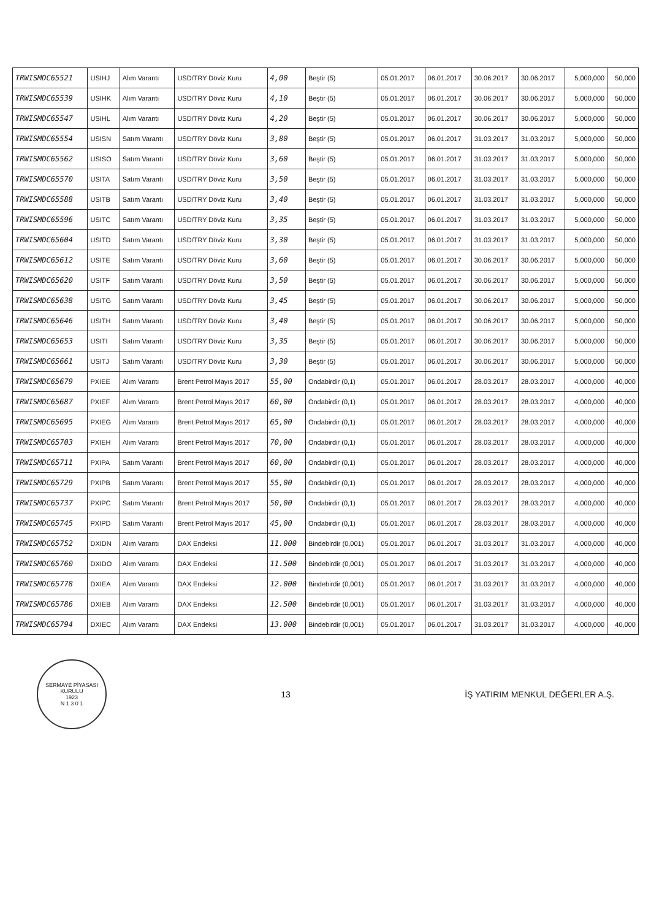| TRWISMDC65521 | USIHJ | Alım Varantı | USD/TRY Döviz Kuru | 4,00 | Beştir (5) | 05.01.2017 | 06.01.2017 | 30.06.2017 | 30.06.2017 | 5,000,000 | 50,000 |
| TRWISMDC65539 | USIHK | Alım Varantı | USD/TRY Döviz Kuru | 4,10 | Beştir (5) | 05.01.2017 | 06.01.2017 | 30.06.2017 | 30.06.2017 | 5,000,000 | 50,000 |
| TRWISMDC65547 | USIHL | Alım Varantı | USD/TRY Döviz Kuru | 4,20 | Beştir (5) | 05.01.2017 | 06.01.2017 | 30.06.2017 | 30.06.2017 | 5,000,000 | 50,000 |
| TRWISMDC65554 | USISN | Satım Varantı | USD/TRY Döviz Kuru | 3,80 | Beştir (5) | 05.01.2017 | 06.01.2017 | 31.03.2017 | 31.03.2017 | 5,000,000 | 50,000 |
| TRWISMDC65562 | USISO | Satım Varantı | USD/TRY Döviz Kuru | 3,60 | Beştir (5) | 05.01.2017 | 06.01.2017 | 31.03.2017 | 31.03.2017 | 5,000,000 | 50,000 |
| TRWISMDC65570 | USITA | Satım Varantı | USD/TRY Döviz Kuru | 3,50 | Beştir (5) | 05.01.2017 | 06.01.2017 | 31.03.2017 | 31.03.2017 | 5,000,000 | 50,000 |
| TRWISMDC65588 | USITB | Satım Varantı | USD/TRY Döviz Kuru | 3,40 | Beştir (5) | 05.01.2017 | 06.01.2017 | 31.03.2017 | 31.03.2017 | 5,000,000 | 50,000 |
| TRWISMDC65596 | USITC | Satım Varantı | USD/TRY Döviz Kuru | 3,35 | Beştir (5) | 05.01.2017 | 06.01.2017 | 31.03.2017 | 31.03.2017 | 5,000,000 | 50,000 |
| TRWISMDC65604 | USITD | Satım Varantı | USD/TRY Döviz Kuru | 3,30 | Beştir (5) | 05.01.2017 | 06.01.2017 | 31.03.2017 | 31.03.2017 | 5,000,000 | 50,000 |
| TRWISMDC65612 | USITE | Satım Varantı | USD/TRY Döviz Kuru | 3,60 | Beştir (5) | 05.01.2017 | 06.01.2017 | 30.06.2017 | 30.06.2017 | 5,000,000 | 50,000 |
| TRWISMDC65620 | USITF | Satım Varantı | USD/TRY Döviz Kuru | 3,50 | Beştir (5) | 05.01.2017 | 06.01.2017 | 30.06.2017 | 30.06.2017 | 5,000,000 | 50,000 |
| TRWISMDC65638 | USITG | Satım Varantı | USD/TRY Döviz Kuru | 3,45 | Beştir (5) | 05.01.2017 | 06.01.2017 | 30.06.2017 | 30.06.2017 | 5,000,000 | 50,000 |
| TRWISMDC65646 | USITH | Satım Varantı | USD/TRY Döviz Kuru | 3,40 | Beştir (5) | 05.01.2017 | 06.01.2017 | 30.06.2017 | 30.06.2017 | 5,000,000 | 50,000 |
| TRWISMDC65653 | USITI | Satım Varantı | USD/TRY Döviz Kuru | 3,35 | Beştir (5) | 05.01.2017 | 06.01.2017 | 30.06.2017 | 30.06.2017 | 5,000,000 | 50,000 |
| TRWISMDC65661 | USITJ | Satım Varantı | USD/TRY Döviz Kuru | 3,30 | Beştir (5) | 05.01.2017 | 06.01.2017 | 30.06.2017 | 30.06.2017 | 5,000,000 | 50,000 |
| TRWISMDC65679 | PXIEE | Alım Varantı | Brent Petrol Mayıs 2017 | 55,00 | Ondabirdir (0,1) | 05.01.2017 | 06.01.2017 | 28.03.2017 | 28.03.2017 | 4,000,000 | 40,000 |
| TRWISMDC65687 | PXIEF | Alım Varantı | Brent Petrol Mayıs 2017 | 60,00 | Ondabirdir (0,1) | 05.01.2017 | 06.01.2017 | 28.03.2017 | 28.03.2017 | 4,000,000 | 40,000 |
| TRWISMDC65695 | PXIEG | Alım Varantı | Brent Petrol Mayıs 2017 | 65,00 | Ondabirdir (0,1) | 05.01.2017 | 06.01.2017 | 28.03.2017 | 28.03.2017 | 4,000,000 | 40,000 |
| TRWISMDC65703 | PXIEH | Alım Varantı | Brent Petrol Mayıs 2017 | 70,00 | Ondabirdir (0,1) | 05.01.2017 | 06.01.2017 | 28.03.2017 | 28.03.2017 | 4,000,000 | 40,000 |
| TRWISMDC65711 | PXIPA | Satım Varantı | Brent Petrol Mayıs 2017 | 60,00 | Ondabirdir (0,1) | 05.01.2017 | 06.01.2017 | 28.03.2017 | 28.03.2017 | 4,000,000 | 40,000 |
| TRWISMDC65729 | PXIPB | Satım Varantı | Brent Petrol Mayıs 2017 | 55,00 | Ondabirdir (0,1) | 05.01.2017 | 06.01.2017 | 28.03.2017 | 28.03.2017 | 4,000,000 | 40,000 |
| TRWISMDC65737 | PXIPC | Satım Varantı | Brent Petrol Mayıs 2017 | 50,00 | Ondabirdir (0,1) | 05.01.2017 | 06.01.2017 | 28.03.2017 | 28.03.2017 | 4,000,000 | 40,000 |
| TRWISMDC65745 | PXIPD | Satım Varantı | Brent Petrol Mayıs 2017 | 45,00 | Ondabirdir (0,1) | 05.01.2017 | 06.01.2017 | 28.03.2017 | 28.03.2017 | 4,000,000 | 40,000 |
| TRWISMDC65752 | DXIDN | Alım Varantı | DAX Endeksi | 11.000 | Bindebirdir (0,001) | 05.01.2017 | 06.01.2017 | 31.03.2017 | 31.03.2017 | 4,000,000 | 40,000 |
| TRWISMDC65760 | DXIDO | Alım Varantı | DAX Endeksi | 11.500 | Bindebirdir (0,001) | 05.01.2017 | 06.01.2017 | 31.03.2017 | 31.03.2017 | 4,000,000 | 40,000 |
| TRWISMDC65778 | DXIEA | Alım Varantı | DAX Endeksi | 12.000 | Bindebirdir (0,001) | 05.01.2017 | 06.01.2017 | 31.03.2017 | 31.03.2017 | 4,000,000 | 40,000 |
| TRWISMDC65786 | DXIEB | Alım Varantı | DAX Endeksi | 12.500 | Bindebirdir (0,001) | 05.01.2017 | 06.01.2017 | 31.03.2017 | 31.03.2017 | 4,000,000 | 40,000 |
| TRWISMDC65794 | DXIEC | Alım Varantı | DAX Endeksi | 13.000 | Bindebirdir (0,001) | 05.01.2017 | 06.01.2017 | 31.03.2017 | 31.03.2017 | 4,000,000 | 40,000 |
SERMAYE PİYASASI KURULU
1923
N 1 3 0 1
13
İŞ YATIRIM MENKUL DEĞERLER A.Ş.